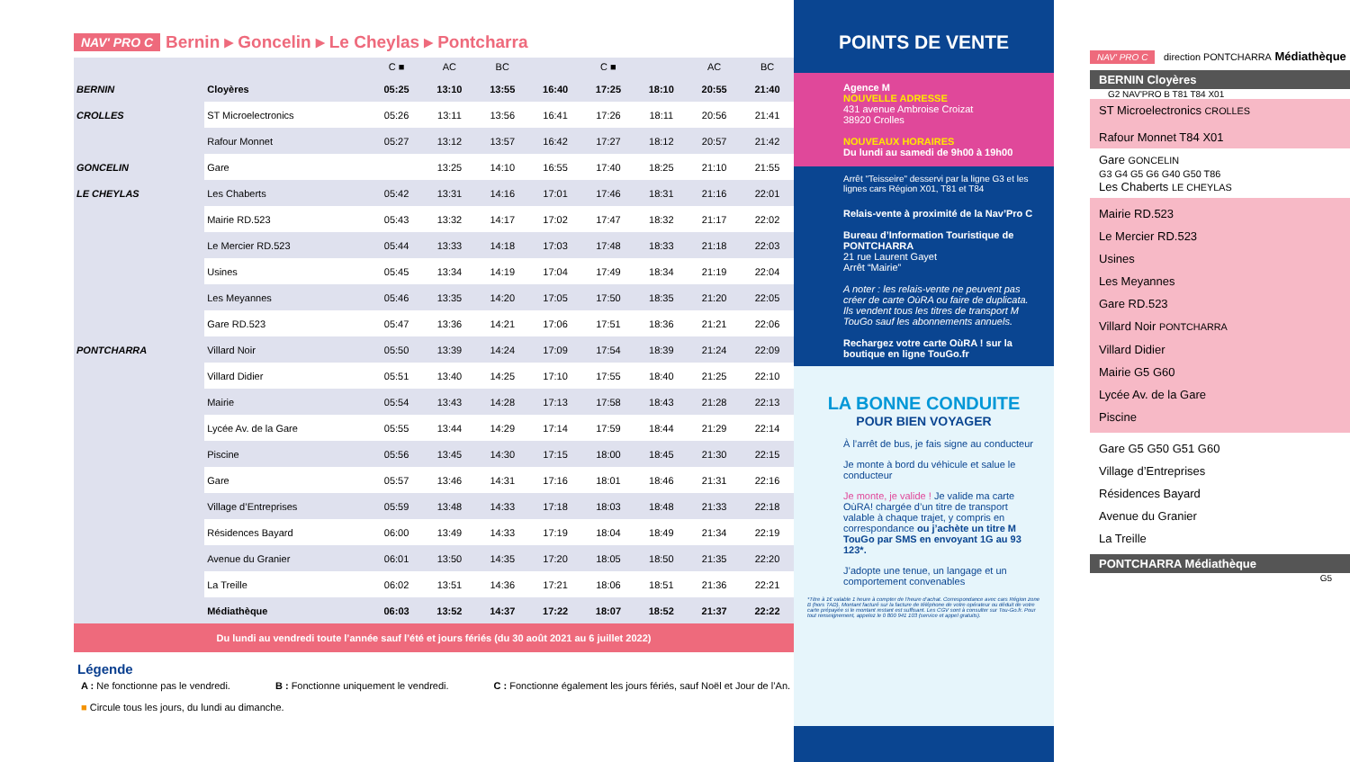NAV' PRO C Bernin ▸ Goncelin ▸ Le Cheylas ▸ Pontcharra
| | | C ■ | AC | BC | | C ■ | | AC | BC |
| --- | --- | --- | --- | --- | --- | --- | --- | --- | --- |
| BERNIN | Cloyères | 05:25 | 13:10 | 13:55 | 16:40 | 17:25 | 18:10 | 20:55 | 21:40 |
| CROLLES | ST Microelectronics | 05:26 | 13:11 | 13:56 | 16:41 | 17:26 | 18:11 | 20:56 | 21:41 |
| | Rafour Monnet | 05:27 | 13:12 | 13:57 | 16:42 | 17:27 | 18:12 | 20:57 | 21:42 |
| GONCELIN | Gare | | 13:25 | 14:10 | 16:55 | 17:40 | 18:25 | 21:10 | 21:55 |
| LE CHEYLAS | Les Chaberts | 05:42 | 13:31 | 14:16 | 17:01 | 17:46 | 18:31 | 21:16 | 22:01 |
| | Mairie RD.523 | 05:43 | 13:32 | 14:17 | 17:02 | 17:47 | 18:32 | 21:17 | 22:02 |
| | Le Mercier RD.523 | 05:44 | 13:33 | 14:18 | 17:03 | 17:48 | 18:33 | 21:18 | 22:03 |
| | Usines | 05:45 | 13:34 | 14:19 | 17:04 | 17:49 | 18:34 | 21:19 | 22:04 |
| | Les Meyannes | 05:46 | 13:35 | 14:20 | 17:05 | 17:50 | 18:35 | 21:20 | 22:05 |
| | Gare RD.523 | 05:47 | 13:36 | 14:21 | 17:06 | 17:51 | 18:36 | 21:21 | 22:06 |
| PONTCHARRA | Villard Noir | 05:50 | 13:39 | 14:24 | 17:09 | 17:54 | 18:39 | 21:24 | 22:09 |
| | Villard Didier | 05:51 | 13:40 | 14:25 | 17:10 | 17:55 | 18:40 | 21:25 | 22:10 |
| | Mairie | 05:54 | 13:43 | 14:28 | 17:13 | 17:58 | 18:43 | 21:28 | 22:13 |
| | Lycée Av. de la Gare | 05:55 | 13:44 | 14:29 | 17:14 | 17:59 | 18:44 | 21:29 | 22:14 |
| | Piscine | 05:56 | 13:45 | 14:30 | 17:15 | 18:00 | 18:45 | 21:30 | 22:15 |
| | Gare | 05:57 | 13:46 | 14:31 | 17:16 | 18:01 | 18:46 | 21:31 | 22:16 |
| | Village d’Entreprises | 05:59 | 13:48 | 14:33 | 17:18 | 18:03 | 18:48 | 21:33 | 22:18 |
| | Résidences Bayard | 06:00 | 13:49 | 14:33 | 17:19 | 18:04 | 18:49 | 21:34 | 22:19 |
| | Avenue du Granier | 06:01 | 13:50 | 14:35 | 17:20 | 18:05 | 18:50 | 21:35 | 22:20 |
| | La Treille | 06:02 | 13:51 | 14:36 | 17:21 | 18:06 | 18:51 | 21:36 | 22:21 |
| | Médiathèque | 06:03 | 13:52 | 14:37 | 17:22 | 18:07 | 18:52 | 21:37 | 22:22 |
Du lundi au vendredi toute l’année sauf l’été et jours fériés (du 30 août 2021 au 6 juillet 2022)
Légende
A : Ne fonctionne pas le vendredi. B : Fonctionne uniquement le vendredi. C : Fonctionne également les jours fériés, sauf Noël et Jour de l’An.
■ Circule tous les jours, du lundi au dimanche.
POINTS DE VENTE
Agence M
NOUVELLE ADRESSE
431 avenue Ambroise Croizat
38920 Crolles
NOUVEAUX HORAIRES
Du lundi au samedi de 9h00 à 19h00
Arrêt "Teisseire" desservi par la ligne G3 et les lignes cars Région X01, T81 et T84
Relais-vente à proximité de la Nav’Pro C
Bureau d’Information Touristique de PONTCHARRA
21 rue Laurent Gayet
Arrêt “Mairie”
A noter : les relais-vente ne peuvent pas créer de carte OùRA ou faire de duplicata. Ils vendent tous les titres de transport M TouGo sauf les abonnements annuels.
Rechargez votre carte OùRA ! sur la boutique en ligne TouGo.fr
LA BONNE CONDUITE
POUR BIEN VOYAGER
À l’arrêt de bus, je fais signe au conducteur
Je monte à bord du véhicule et salue le conducteur
Je monte, je valide ! Je valide ma carte OùRA! chargée d’un titre de transport valable à chaque trajet, y compris en correspondance ou j’achète un titre M TouGo par SMS en envoyant 1G au 93 123*.
J’adopte une tenue, un langage et un comportement convenables
*Titre à 1€ valable 1 heure à compter de l’heure d’achat. Correspondance avec cars Région zone B (hors TAD). Montant facturé sur la facture de téléphone de votre opérateur ou déduit de votre carte prépayée si le montant restant est suffisant. Les CGV sont à consulter sur Tou-Go.fr. Pour tout renseignement, appelez le 0 800 941 103 (service et appel gratuits).
NAV' PRO C direction PONTCHARRA Médiathèque
BERNIN Cloyères
G2 NAV'PRO B T81 T84 X01
ST Microelectronics CROLLES
Rafour Monnet T84 X01
Gare GONCELIN
G3 G4 G5 G6 G40 G50 T86
Les Chaberts LE CHEYLAS
Mairie RD.523
Le Mercier RD.523
Usines
Les Meyannes
Gare RD.523
Villard Noir PONTCHARRA
Villard Didier
Mairie G5 G60
Lycée Av. de la Gare
Piscine
Gare G5 G50 G51 G60
Village d’Entreprises
Résidences Bayard
Avenue du Granier
La Treille
PONTCHARRA Médiathèque
G5